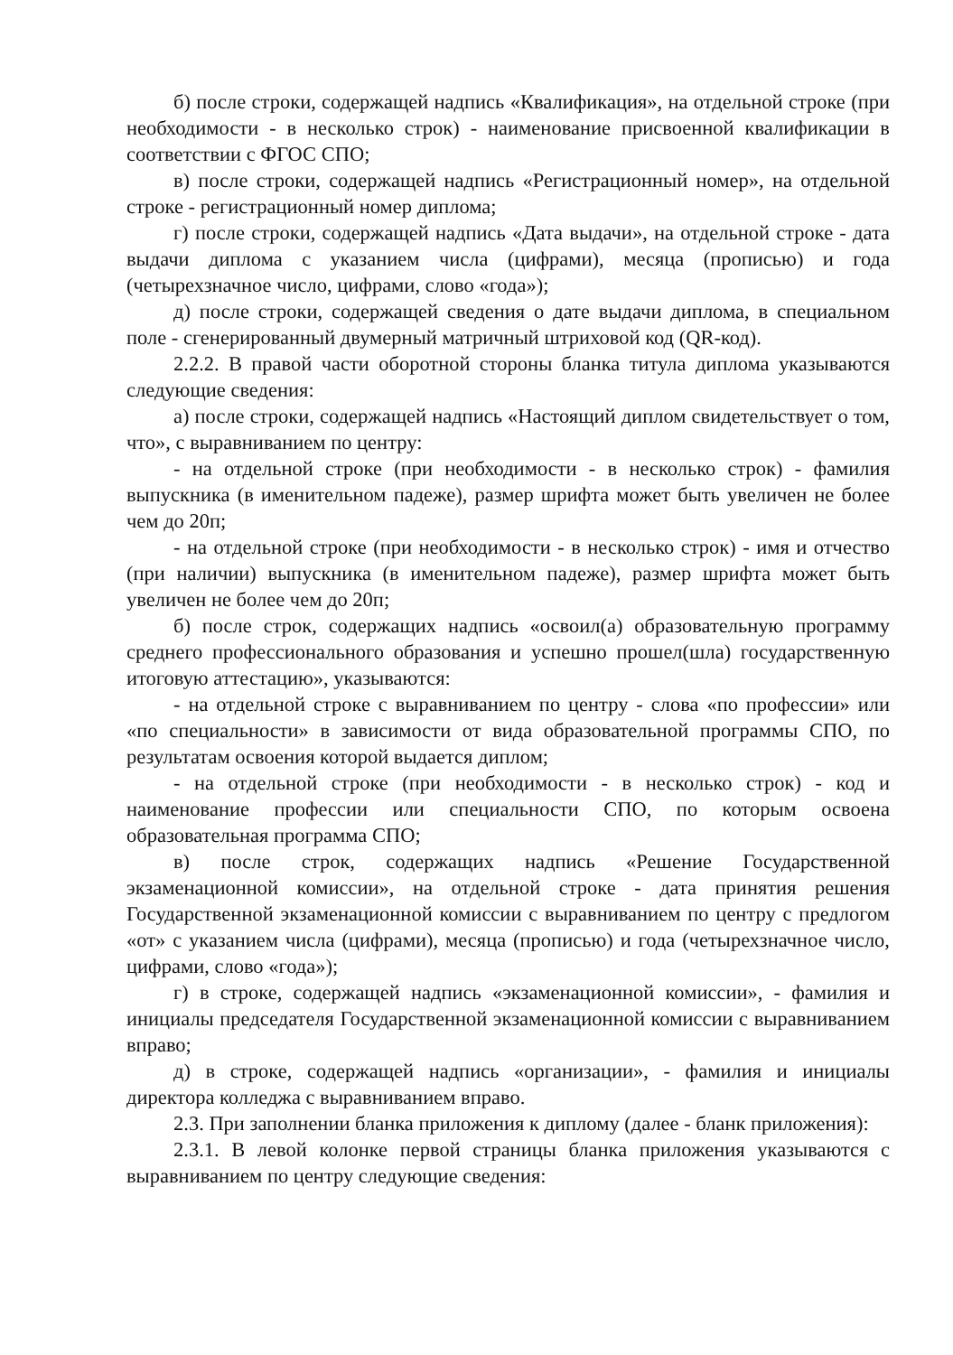б) после строки, содержащей надпись «Квалификация», на отдельной строке (при необходимости - в несколько строк) - наименование присвоенной квалификации в соответствии с ФГОС СПО;
в) после строки, содержащей надпись «Регистрационный номер», на отдельной строке - регистрационный номер диплома;
г) после строки, содержащей надпись «Дата выдачи», на отдельной строке - дата выдачи диплома с указанием числа (цифрами), месяца (прописью) и года (четырехзначное число, цифрами, слово «года»);
д) после строки, содержащей сведения о дате выдачи диплома, в специальном поле - сгенерированный двумерный матричный штриховой код (QR-код).
2.2.2. В правой части оборотной стороны бланка титула диплома указываются следующие сведения:
а) после строки, содержащей надпись «Настоящий диплом свидетельствует о том, что», с выравниванием по центру:
- на отдельной строке (при необходимости - в несколько строк) - фамилия выпускника (в именительном падеже), размер шрифта может быть увеличен не более чем до 20п;
- на отдельной строке (при необходимости - в несколько строк) - имя и отчество (при наличии) выпускника (в именительном падеже), размер шрифта может быть увеличен не более чем до 20п;
б) после строк, содержащих надпись «освоил(а) образовательную программу среднего профессионального образования и успешно прошел(шла) государственную итоговую аттестацию», указываются:
- на отдельной строке с выравниванием по центру - слова «по профессии» или «по специальности» в зависимости от вида образовательной программы СПО, по результатам освоения которой выдается диплом;
- на отдельной строке (при необходимости - в несколько строк) - код и наименование профессии или специальности СПО, по которым освоена образовательная программа СПО;
в) после строк, содержащих надпись «Решение Государственной экзаменационной комиссии», на отдельной строке - дата принятия решения Государственной экзаменационной комиссии с выравниванием по центру с предлогом «от» с указанием числа (цифрами), месяца (прописью) и года (четырехзначное число, цифрами, слово «года»);
г) в строке, содержащей надпись «экзаменационной комиссии», - фамилия и инициалы председателя Государственной экзаменационной комиссии с выравниванием вправо;
д) в строке, содержащей надпись «организации», - фамилия и инициалы директора колледжа с выравниванием вправо.
2.3. При заполнении бланка приложения к диплому (далее - бланк приложения):
2.3.1. В левой колонке первой страницы бланка приложения указываются с выравниванием по центру следующие сведения: